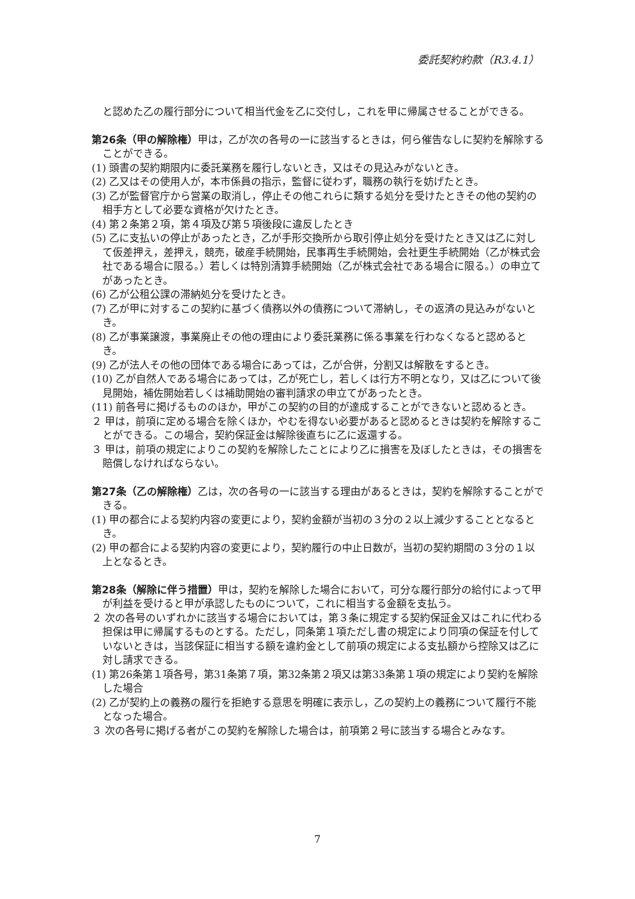委託契約約款（R3.4.1）
と認めた乙の履行部分について相当代金を乙に交付し，これを甲に帰属させることができる。
第26条（甲の解除権）甲は，乙が次の各号の一に該当するときは，何ら催告なしに契約を解除することができる。
(1) 頭書の契約期限内に委託業務を履行しないとき，又はその見込みがないとき。
(2) 乙又はその使用人が，本市係員の指示，監督に従わず，職務の執行を妨げたとき。
(3) 乙が監督官庁から営業の取消し，停止その他これらに類する処分を受けたときその他の契約の相手方として必要な資格が欠けたとき。
(4) 第２条第２項，第４項及び第５項後段に違反したとき
(5) 乙に支払いの停止があったとき，乙が手形交換所から取引停止処分を受けたとき又は乙に対して仮差押え，差押え，競売，破産手続開始，民事再生手続開始，会社更生手続開始（乙が株式会社である場合に限る。）若しくは特別清算手続開始（乙が株式会社である場合に限る。）の申立てがあったとき。
(6) 乙が公租公課の滞納処分を受けたとき。
(7) 乙が甲に対するこの契約に基づく債務以外の債務について滞納し，その返済の見込みがないとき。
(8) 乙が事業譲渡，事業廃止その他の理由により委託業務に係る事業を行わなくなると認めるとき。
(9) 乙が法人その他の団体である場合にあっては，乙が合併，分割又は解散をするとき。
(10) 乙が自然人である場合にあっては，乙が死亡し，若しくは行方不明となり，又は乙について後見開始，補佐開始若しくは補助開始の審判請求の申立てがあったとき。
(11) 前各号に掲げるもののほか，甲がこの契約の目的が達成することができないと認めるとき。
２ 甲は，前項に定める場合を除くほか，やむを得ない必要があると認めるときは契約を解除することができる。この場合，契約保証金は解除後直ちに乙に返還する。
３ 甲は，前項の規定によりこの契約を解除したことにより乙に損害を及ぼしたときは，その損害を賠償しなければならない。
第27条（乙の解除権）乙は，次の各号の一に該当する理由があるときは，契約を解除することができる。
(1) 甲の都合による契約内容の変更により，契約金額が当初の３分の２以上減少することとなるとき。
(2) 甲の都合による契約内容の変更により，契約履行の中止日数が，当初の契約期間の３分の１以上となるとき。
第28条（解除に伴う措置）甲は，契約を解除した場合において，可分な履行部分の給付によって甲が利益を受けると甲が承認したものについて，これに相当する金額を支払う。
２ 次の各号のいずれかに該当する場合においては，第３条に規定する契約保証金又はこれに代わる担保は甲に帰属するものとする。ただし，同条第１項ただし書の規定により同項の保証を付していないときは，当該保証に相当する額を違約金として前項の規定による支払額から控除又は乙に対し請求できる。
(1) 第26条第１項各号，第31条第７項，第32条第２項又は第33条第１項の規定により契約を解除した場合
(2) 乙が契約上の義務の履行を拒絶する意思を明確に表示し，乙の契約上の義務について履行不能となった場合。
３ 次の各号に掲げる者がこの契約を解除した場合は，前項第２号に該当する場合とみなす。
7